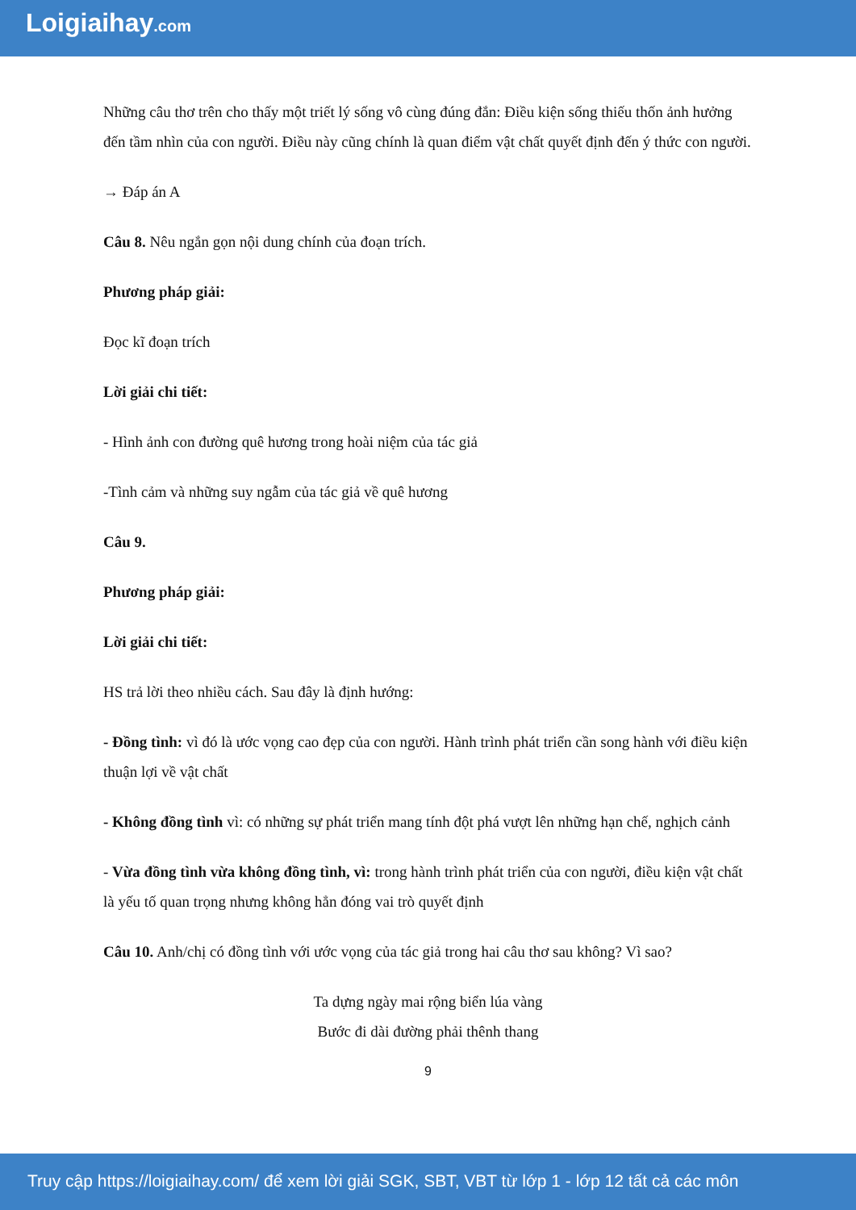Loigiaihay.com
Những câu thơ trên cho thấy một triết lý sống vô cùng đúng đắn: Điều kiện sống thiếu thốn ảnh hưởng đến tầm nhìn của con người. Điều này cũng chính là quan điểm vật chất quyết định đến ý thức con người.
→ Đáp án A
Câu 8. Nêu ngắn gọn nội dung chính của đoạn trích.
Phương pháp giải:
Đọc kĩ đoạn trích
Lời giải chi tiết:
- Hình ảnh con đường quê hương trong hoài niệm của tác giả
-Tình cảm và những suy ngẫm của tác giả về quê hương
Câu 9.
Phương pháp giải:
Lời giải chi tiết:
HS trả lời theo nhiều cách. Sau đây là định hướng:
- Đồng tình: vì đó là ước vọng cao đẹp của con người. Hành trình phát triển cần song hành với điều kiện thuận lợi về vật chất
- Không đồng tình vì: có những sự phát triển mang tính đột phá vượt lên những hạn chế, nghịch cảnh
- Vừa đồng tình vừa không đồng tình, vì: trong hành trình phát triển của con người, điều kiện vật chất là yếu tố quan trọng nhưng không hẳn đóng vai trò quyết định
Câu 10. Anh/chị có đồng tình với ước vọng của tác giả trong hai câu thơ sau không? Vì sao?
Ta dựng ngày mai rộng biển lúa vàng
Bước đi dài đường phải thênh thang
9
Truy cập https://loigiaihay.com/ để xem lời giải SGK, SBT, VBT từ lớp 1 - lớp 12 tất cả các môn